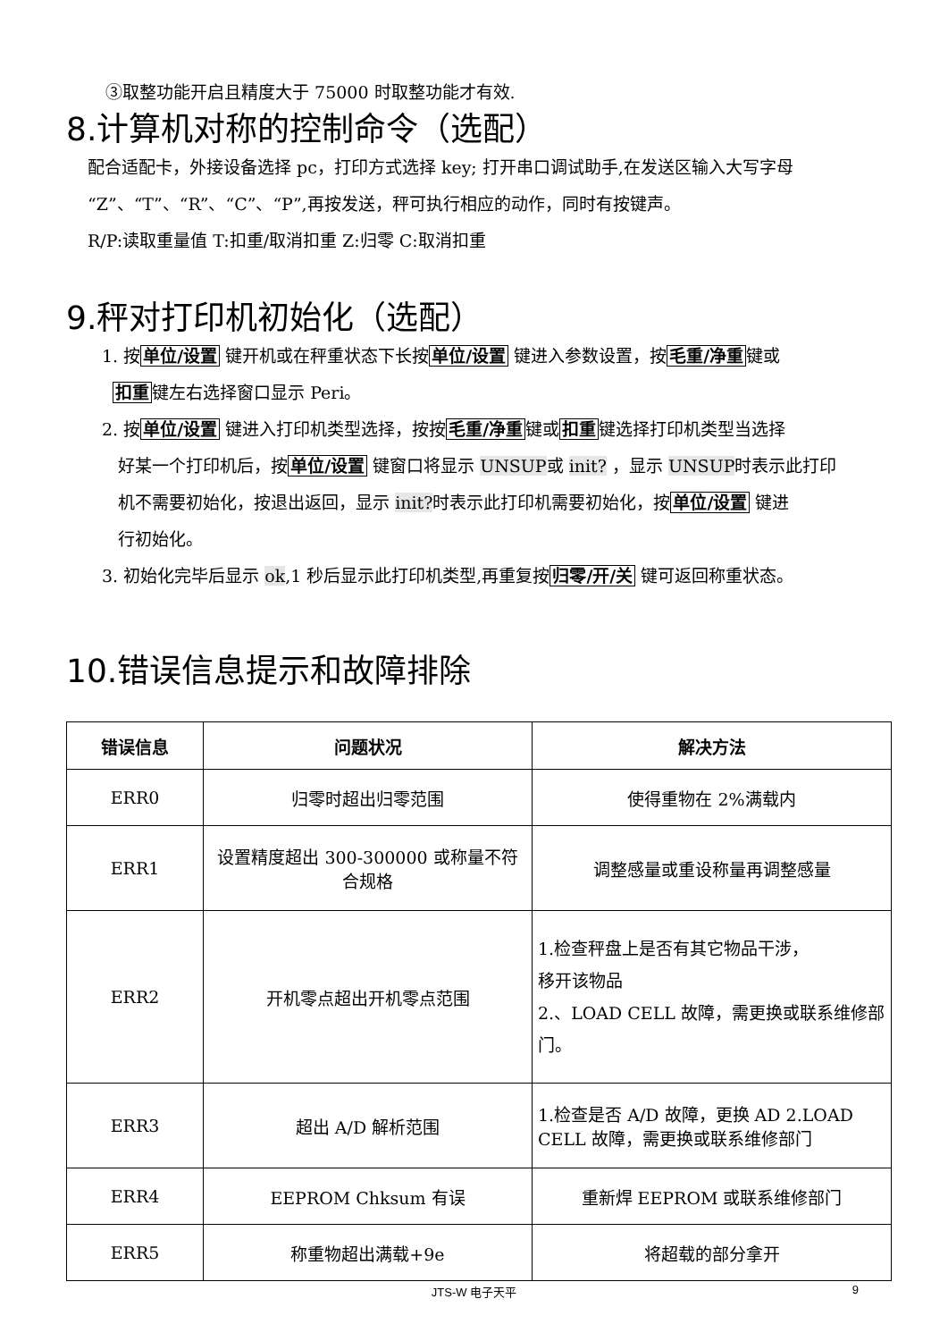③取整功能开启且精度大于 75000 时取整功能才有效.
8.计算机对称的控制命令（选配）
配合适配卡，外接设备选择 pc，打印方式选择 key; 打开串口调试助手,在发送区输入大写字母
“Z”、“T”、“R”、“C”、“P”,再按发送，秤可执行相应的动作，同时有按键声。
R/P:读取重量值 T:扣重/取消扣重 Z:归零 C:取消扣重
9.秤对打印机初始化（选配）
1. 按单位/设置 键开机或在秤重状态下长按单位/设置 键进入参数设置，按毛重/净重键或
扣重键左右选择窗口显示 Peri。
2. 按单位/设置 键进入打印机类型选择，按按毛重/净重键或扣重键选择打印机类型当选择
好某一个打印机后，按单位/设置 键窗口将显示 UNSUP或 init? ，显示 UNSUP时表示此打印
机不需要初始化，按退出返回，显示 init?时表示此打印机需要初始化，按单位/设置 键进
行初始化。
3. 初始化完毕后显示 ok,1 秒后显示此打印机类型,再重复按归零/开/关 键可返回称重状态。
10.错误信息提示和故障排除
| 错误信息 | 问题状况 | 解决方法 |
| --- | --- | --- |
| ERR0 | 归零时超出归零范围 | 使得重物在 2%满载内 |
| ERR1 | 设置精度超出 300-300000 或称量不符合规格 | 调整感量或重设称量再调整感量 |
| ERR2 | 开机零点超出开机零点范围 | 1.检查秤盘上是否有其它物品干涉， 移开该物品 2.、LOAD CELL 故障，需更换或联系维修部门。 |
| ERR3 | 超出 A/D 解析范围 | 1.检查是否 A/D 故障，更换 AD 2.LOAD CELL 故障，需更换或联系维修部门 |
| ERR4 | EEPROM Chksum 有误 | 重新焊 EEPROM 或联系维修部门 |
| ERR5 | 称重物超出满载+9e | 将超载的部分拿开 |
JTS-W 电子天平 9